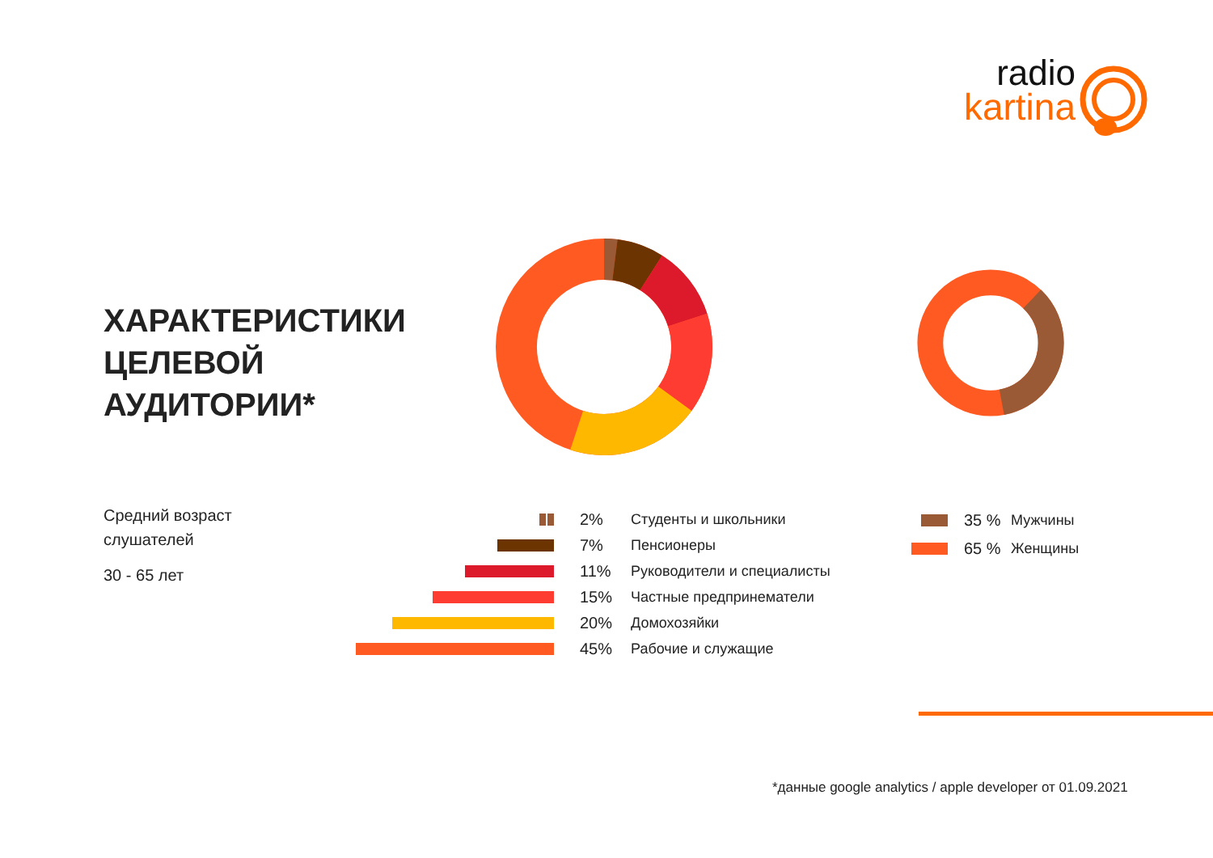radio
kartina
ХАРАКТЕРИСТИКИ
ЦЕЛЕВОЙ
АУДИТОРИИ*
Средний возраст
слушателей
30 - 65 лет
2% Студенты и школьники
7% Пенсионеры
11% Руководители и специалисты
15% Частные предпринематели
20% Домохозяйки
45% Рабочие и служащие
35 % Мужчины
65 % Женщины
*данные google analytics / apple developer от 01.09.2021